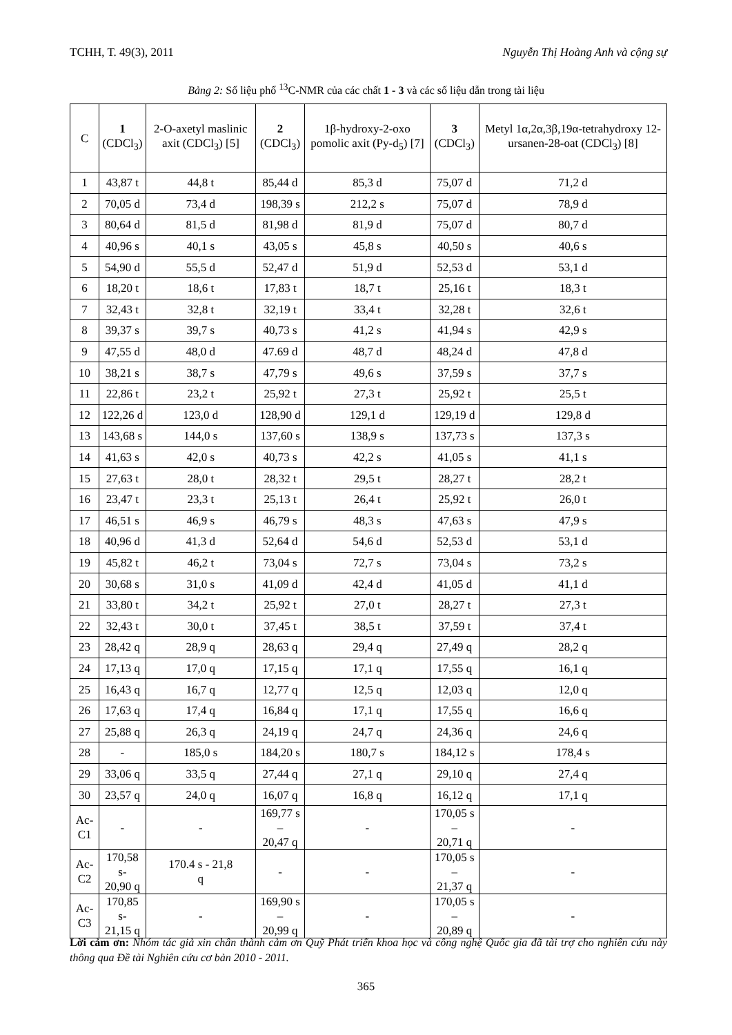TCHH, T. 49(3), 2011 Nguyễn Thị Hoàng Anh và cộng sự
Bảng 2: Số liệu phổ <sup>13</sup>C-NMR của các chất 1 - 3 và các số liệu dẫn trong tài liệu
| C | 1 (CDCl<sub>3</sub>) | 2-O-axetyl maslinic axit (CDCl<sub>3</sub>) [5] | 2 (CDCl<sub>3</sub>) | 1β-hydroxy-2-oxo pomolic axit (Py-d<sub>5</sub>) [7] | 3 (CDCl<sub>3</sub>) | Metyl 1α,2α,3β,19α-tetrahydroxy 12-ursanen-28-oat (CDCl<sub>3</sub>) [8] |
| --- | --- | --- | --- | --- | --- | --- |
| 1 | 43,87 t | 44,8 t | 85,44 d | 85,3 d | 75,07 d | 71,2 d |
| 2 | 70,05 d | 73,4 d | 198,39 s | 212,2 s | 75,07 d | 78,9 d |
| 3 | 80,64 d | 81,5 d | 81,98 d | 81,9 d | 75,07 d | 80,7 d |
| 4 | 40,96 s | 40,1 s | 43,05 s | 45,8 s | 40,50 s | 40,6 s |
| 5 | 54,90 d | 55,5 d | 52,47 d | 51,9 d | 52,53 d | 53,1 d |
| 6 | 18,20 t | 18,6 t | 17,83 t | 18,7 t | 25,16 t | 18,3 t |
| 7 | 32,43 t | 32,8 t | 32,19 t | 33,4 t | 32,28 t | 32,6 t |
| 8 | 39,37 s | 39,7 s | 40,73 s | 41,2 s | 41,94 s | 42,9 s |
| 9 | 47,55 d | 48,0 d | 47.69 d | 48,7 d | 48,24 d | 47,8 d |
| 10 | 38,21 s | 38,7 s | 47,79 s | 49,6 s | 37,59 s | 37,7 s |
| 11 | 22,86 t | 23,2 t | 25,92 t | 27,3 t | 25,92 t | 25,5 t |
| 12 | 122,26 d | 123,0 d | 128,90 d | 129,1 d | 129,19 d | 129,8 d |
| 13 | 143,68 s | 144,0 s | 137,60 s | 138,9 s | 137,73 s | 137,3 s |
| 14 | 41,63 s | 42,0 s | 40,73 s | 42,2 s | 41,05 s | 41,1 s |
| 15 | 27,63 t | 28,0 t | 28,32 t | 29,5 t | 28,27 t | 28,2 t |
| 16 | 23,47 t | 23,3 t | 25,13 t | 26,4 t | 25,92 t | 26,0 t |
| 17 | 46,51 s | 46,9 s | 46,79 s | 48,3 s | 47,63 s | 47,9 s |
| 18 | 40,96 d | 41,3 d | 52,64 d | 54,6 d | 52,53 d | 53,1 d |
| 19 | 45,82 t | 46,2 t | 73,04 s | 72,7 s | 73,04 s | 73,2 s |
| 20 | 30,68 s | 31,0 s | 41,09 d | 42,4 d | 41,05 d | 41,1 d |
| 21 | 33,80 t | 34,2 t | 25,92 t | 27,0 t | 28,27 t | 27,3 t |
| 22 | 32,43 t | 30,0 t | 37,45 t | 38,5 t | 37,59 t | 37,4 t |
| 23 | 28,42 q | 28,9 q | 28,63 q | 29,4 q | 27,49 q | 28,2 q |
| 24 | 17,13 q | 17,0 q | 17,15 q | 17,1 q | 17,55 q | 16,1 q |
| 25 | 16,43 q | 16,7 q | 12,77 q | 12,5 q | 12,03 q | 12,0 q |
| 26 | 17,63 q | 17,4 q | 16,84 q | 17,1 q | 17,55 q | 16,6 q |
| 27 | 25,88 q | 26,3 q | 24,19 q | 24,7 q | 24,36 q | 24,6 q |
| 28 | - | 185,0 s | 184,20 s | 180,7 s | 184,12 s | 178,4 s |
| 29 | 33,06 q | 33,5 q | 27,44 q | 27,1 q | 29,10 q | 27,4 q |
| 30 | 23,57 q | 24,0 q | 16,07 q | 16,8 q | 16,12 q | 17,1 q |
| Ac-C1 | - | - | 169,77 s – 20,47 q | - | 170,05 s – 20,71 q | - |
| Ac-C2 | 170,58 s- 20,90 q | 170.4 s - 21,8 q | - | - | 170,05 s – 21,37 q | - |
| Ac-C3 | 170,85 s- 21,15 q | - | 169,90 s – 20,99 q | - | 170,05 s – 20,89 q | - |
Lời cảm ơn: Nhóm tác giả xin chân thành cảm ơn Quỹ Phát triển khoa học và công nghệ Quốc gia đã tài trợ cho nghiên cứu này thông qua Đề tài Nghiên cứu cơ bản 2010 - 2011.
365